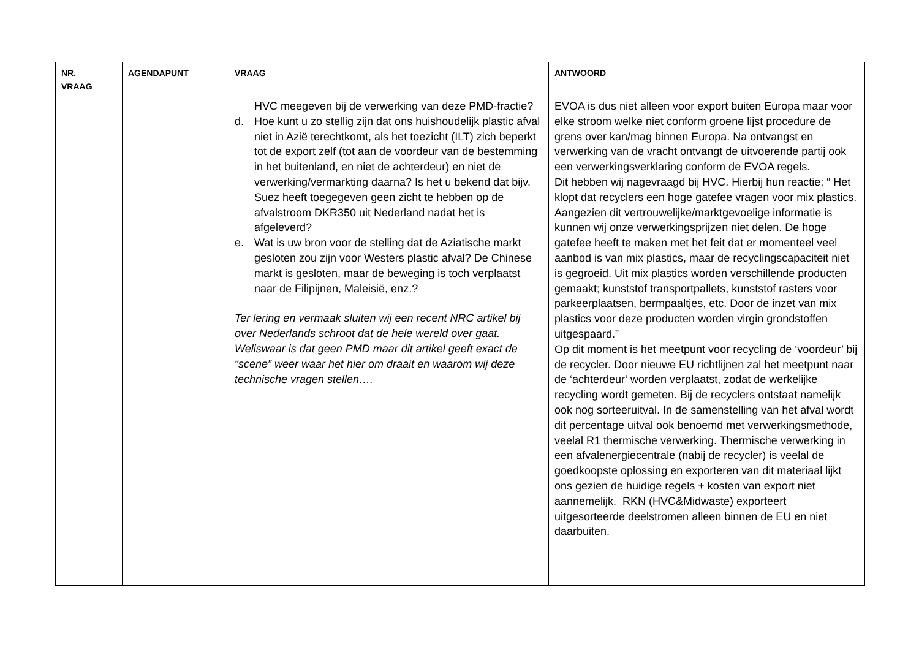| NR. VRAAG | AGENDAPUNT | VRAAG | ANTWOORD |
| --- | --- | --- | --- |
| | | HVC meegeven bij de verwerking van deze PMD-fractie? d. Hoe kunt u zo stellig zijn dat ons huishoudelijk plastic afval niet in Azië terechtkomt, als het toezicht (ILT) zich beperkt tot de export zelf (tot aan de voordeur van de bestemming in het buitenland, en niet de achterdeur) en niet de verwerking/vermarkting daarna? Is het u bekend dat bijv. Suez heeft toegegeven geen zicht te hebben op de afvalstroom DKR350 uit Nederland nadat het is afgeleverd? e. Wat is uw bron voor de stelling dat de Aziatische markt gesloten zou zijn voor Westers plastic afval? De Chinese markt is gesloten, maar de beweging is toch verplaatst naar de Filipijnen, Maleisië, enz.? Ter lering en vermaak sluiten wij een recent NRC artikel bij over Nederlands schroot dat de hele wereld over gaat. Weliswaar is dat geen PMD maar dit artikel geeft exact de “scene” weer waar het hier om draait en waarom wij deze technische vragen stellen…. | EVOA is dus niet alleen voor export buiten Europa maar voor elke stroom welke niet conform groene lijst procedure de grens over kan/mag binnen Europa. Na ontvangst en verwerking van de vracht ontvangt de uitvoerende partij ook een verwerkingsverklaring conform de EVOA regels. Dit hebben wij nagevraagd bij HVC. Hierbij hun reactie; “ Het klopt dat recyclers een hoge gatefee vragen voor mix plastics. Aangezien dit vertrouwelijke/marktgevoelige informatie is kunnen wij onze verwerkingsprijzen niet delen. De hoge gatefee heeft te maken met het feit dat er momenteel veel aanbod is van mix plastics, maar de recyclingscapaciteit niet is gegroeid. Uit mix plastics worden verschillende producten gemaakt; kunststof transportpallets, kunststof rasters voor parkeerplaatsen, bermpaaltjes, etc. Door de inzet van mix plastics voor deze producten worden virgin grondstoffen uitgespaard.” Op dit moment is het meetpunt voor recycling de ‘voordeur’ bij de recycler. Door nieuwe EU richtlijnen zal het meetpunt naar de ‘achterdeur’ worden verplaatst, zodat de werkelijke recycling wordt gemeten. Bij de recyclers ontstaat namelijk ook nog sorteeruitval. In de samenstelling van het afval wordt dit percentage uitval ook benoemd met verwerkingsmethode, veelal R1 thermische verwerking. Thermische verwerking in een afvalenergiecentrale (nabij de recycler) is veelal de goedkoopste oplossing en exporteren van dit materiaal lijkt ons gezien de huidige regels + kosten van export niet aannemelijk. RKN (HVC&Midwaste) exporteert uitgesorteerde deelstromen alleen binnen de EU en niet daarbuiten. |